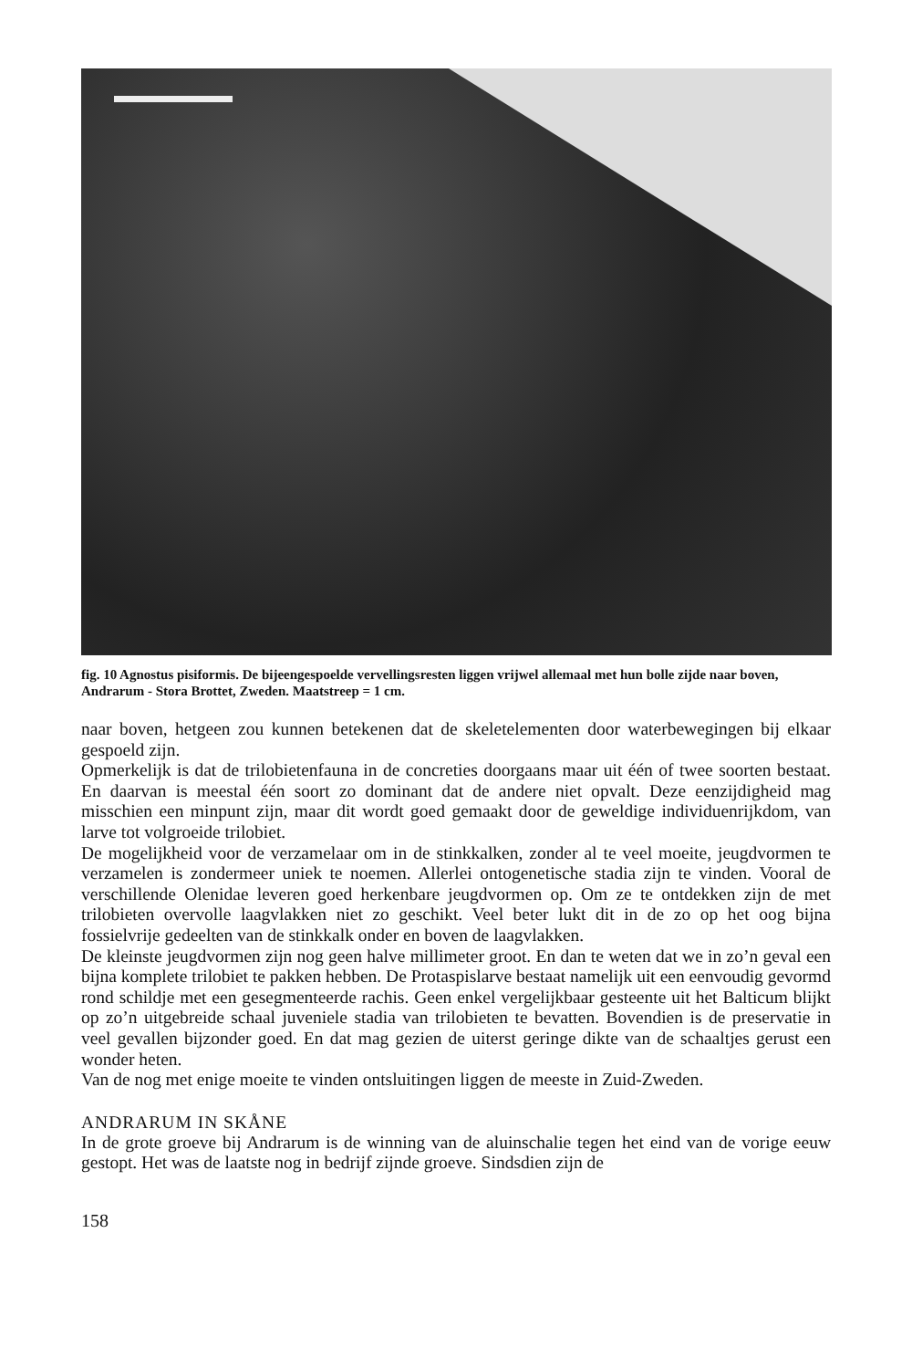fig. 10 Agnostus pisiformis. De bijeengespoelde vervellingsresten liggen vrijwel allemaal met hun bolle zijde naar boven, Andrarum - Stora Brottet, Zweden. Maatstreep = 1 cm.
naar boven, hetgeen zou kunnen betekenen dat de skeletelementen door waterbewegingen bij elkaar gespoeld zijn.
Opmerkelijk is dat de trilobietenfauna in de concreties doorgaans maar uit één of twee soorten bestaat. En daarvan is meestal één soort zo dominant dat de andere niet opvalt. Deze eenzijdigheid mag misschien een minpunt zijn, maar dit wordt goed gemaakt door de geweldige individuenrijkdom, van larve tot volgroeide trilobiet.
De mogelijkheid voor de verzamelaar om in de stinkkalken, zonder al te veel moeite, jeugdvormen te verzamelen is zondermeer uniek te noemen. Allerlei ontogenetische stadia zijn te vinden. Vooral de verschillende Olenidae leveren goed herkenbare jeugdvormen op. Om ze te ontdekken zijn de met trilobieten overvolle laagvlakken niet zo geschikt. Veel beter lukt dit in de zo op het oog bijna fossielvrije gedeelten van de stinkkalk onder en boven de laagvlakken.
De kleinste jeugdvormen zijn nog geen halve millimeter groot. En dan te weten dat we in zo’n geval een bijna komplete trilobiet te pakken hebben. De Protaspislarve bestaat namelijk uit een eenvoudig gevormd rond schildje met een gesegmenteerde rachis. Geen enkel vergelijkbaar gesteente uit het Balticum blijkt op zo’n uitgebreide schaal juveniele stadia van trilobieten te bevatten. Bovendien is de preservatie in veel gevallen bijzonder goed. En dat mag gezien de uiterst geringe dikte van de schaaltjes gerust een wonder heten.
Van de nog met enige moeite te vinden ontsluitingen liggen de meeste in Zuid-Zweden.
ANDRARUM IN SKÅNE
In de grote groeve bij Andrarum is de winning van de aluinschalie tegen het eind van de vorige eeuw gestopt. Het was de laatste nog in bedrijf zijnde groeve. Sindsdien zijn de
158